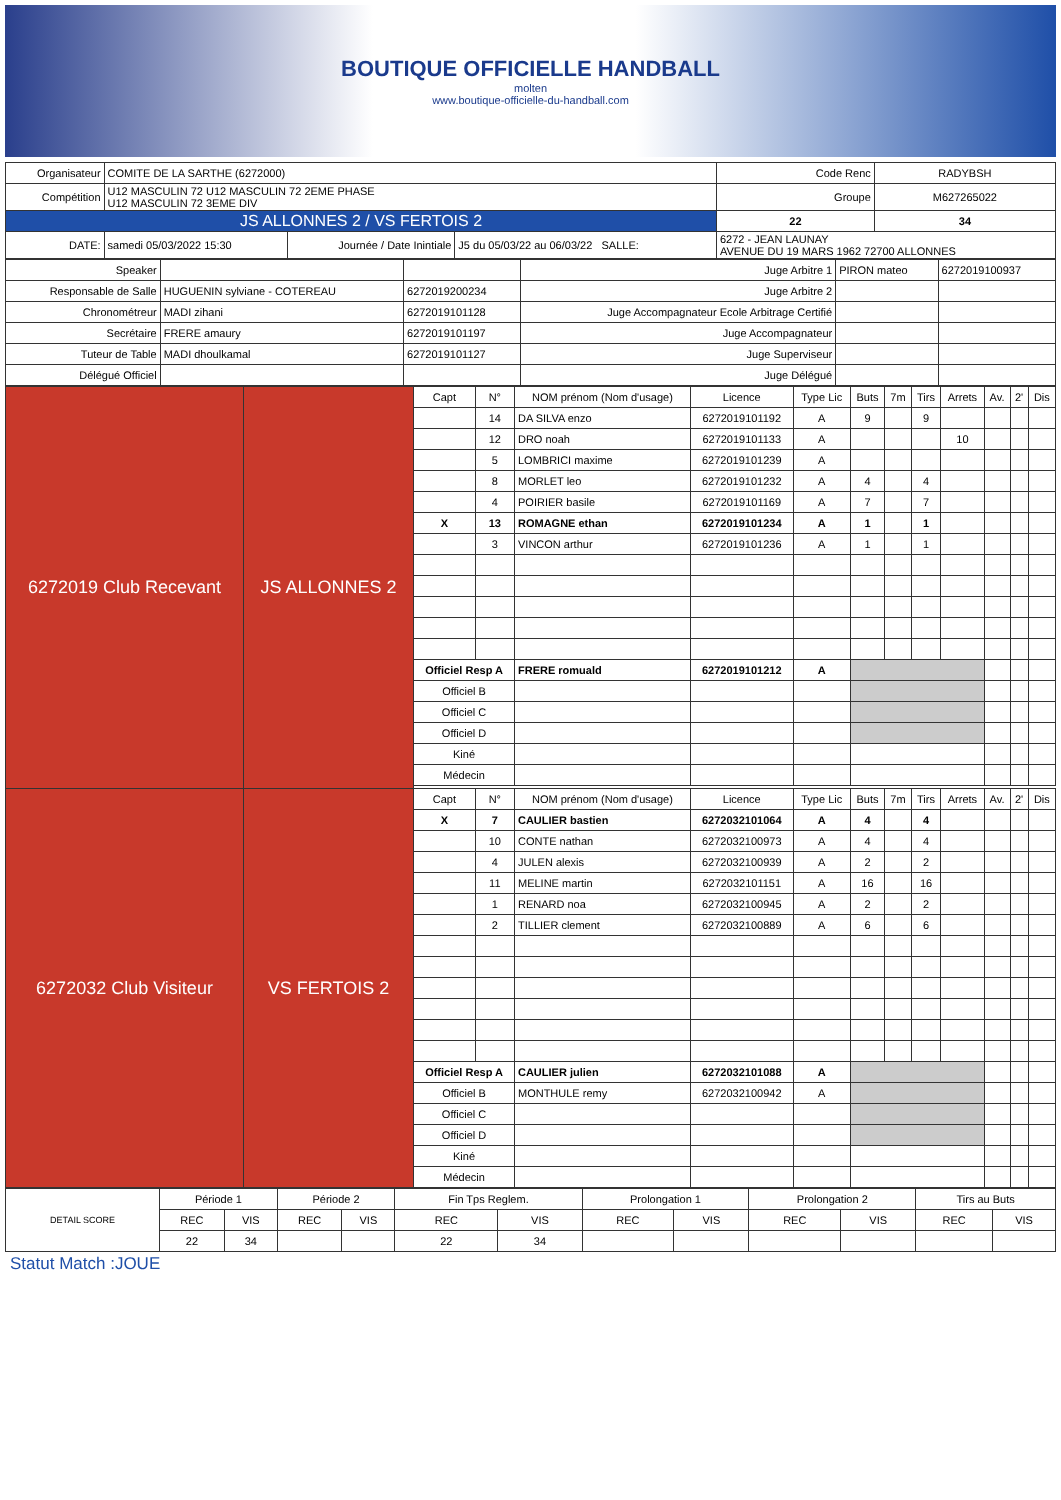BOUTIQUE OFFICIELLE HANDBALL
molten
www.boutique-officielle-du-handball.com
| Organisateur | COMITE DE LA SARTHE (6272000) | | | Code Renc | RADYBSH |
| Compétition | U12 MASCULIN 72 U12 MASCULIN 72 2EME PHASE U12 MASCULIN 72 3EME DIV | | | Groupe | M627265022 |
| JS ALLONNES 2 / VS FERTOIS 2 | | | | 22 | 34 |
| DATE: | samedi 05/03/2022 15:30 | Journée / Date Inintiale | J5 du 05/03/22 au 06/03/22 SALLE: | 6272 - JEAN LAUNAY AVENUE DU 19 MARS 1962 72700 ALLONNES | |
| Speaker | | | Juge Arbitre 1 | PIRON mateo | 6272019100937 |
| Responsable de Salle | HUGUENIN sylviane - COTEREAU | 6272019200234 | Juge Arbitre 2 | | |
| Chronométreur | MADI zihani | 6272019101128 | Juge Accompagnateur Ecole Arbitrage Certifié | | |
| Secrétaire | FRERE amaury | 6272019101197 | Juge Accompagnateur | | |
| Tuteur de Table | MADI dhoulkamal | 6272019101127 | Juge Superviseur | | |
| Délégué Officiel | | | Juge Délégué | | |
| 6272019 Club Recevant | JS ALLONNES 2 | Capt | N° | NOM prénom (Nom d'usage) | Licence | Type Lic | Buts | 7m | Tirs | Arrets | Av. | 2' | Dis |
| | | | 14 | DA SILVA enzo | 6272019101192 | A | 9 | | 9 | | | | |
| | | | 12 | DRO noah | 6272019101133 | A | | | | 10 | | | |
| | | | 5 | LOMBRICI maxime | 6272019101239 | A | | | | | | | |
| | | | 8 | MORLET leo | 6272019101232 | A | 4 | | 4 | | | | |
| | | | 4 | POIRIER basile | 6272019101169 | A | 7 | | 7 | | | | |
| | | X | 13 | ROMAGNE ethan | 6272019101234 | A | 1 | | 1 | | | | |
| | | | 3 | VINCON arthur | 6272019101236 | A | 1 | | 1 | | | | |
| | | Officiel Resp A | | FRERE romuald | 6272019101212 | A | | | | | | | |
| | | Officiel B | | | | | | | | | | | |
| | | Officiel C | | | | | | | | | | | |
| | | Officiel D | | | | | | | | | | | |
| | | Kiné | | | | | | | | | | | |
| | | Médecin | | | | | | | | | | | |
| 6272032 Club Visiteur | VS FERTOIS 2 | Capt | N° | NOM prénom (Nom d'usage) | Licence | Type Lic | Buts | 7m | Tirs | Arrets | Av. | 2' | Dis |
| | | X | 7 | CAULIER bastien | 6272032101064 | A | 4 | | 4 | | | | |
| | | | 10 | CONTE nathan | 6272032100973 | A | 4 | | 4 | | | | |
| | | | 4 | JULEN alexis | 6272032100939 | A | 2 | | 2 | | | | |
| | | | 11 | MELINE martin | 6272032101151 | A | 16 | | 16 | | | | |
| | | | 1 | RENARD noa | 6272032100945 | A | 2 | | 2 | | | | |
| | | | 2 | TILLIER clement | 6272032100889 | A | 6 | | 6 | | | | |
| | | Officiel Resp A | | CAULIER julien | 6272032101088 | A | | | | | | | |
| | | Officiel B | | MONTHULE remy | 6272032100942 | A | | | | | | | |
| | | Officiel C | | | | | | | | | | | |
| | | Officiel D | | | | | | | | | | | |
| | | Kiné | | | | | | | | | | | |
| | | Médecin | | | | | | | | | | | |
| DETAIL SCORE | Période 1 | | Période 2 | | Fin Tps Reglem. | | Prolongation 1 | | Prolongation 2 | | Tirs au Buts | |
| | REC | VIS | REC | VIS | REC | VIS | REC | VIS | REC | VIS | REC | VIS |
| | 22 | 34 | | | 22 | 34 | | | | | | |
Statut Match :JOUE